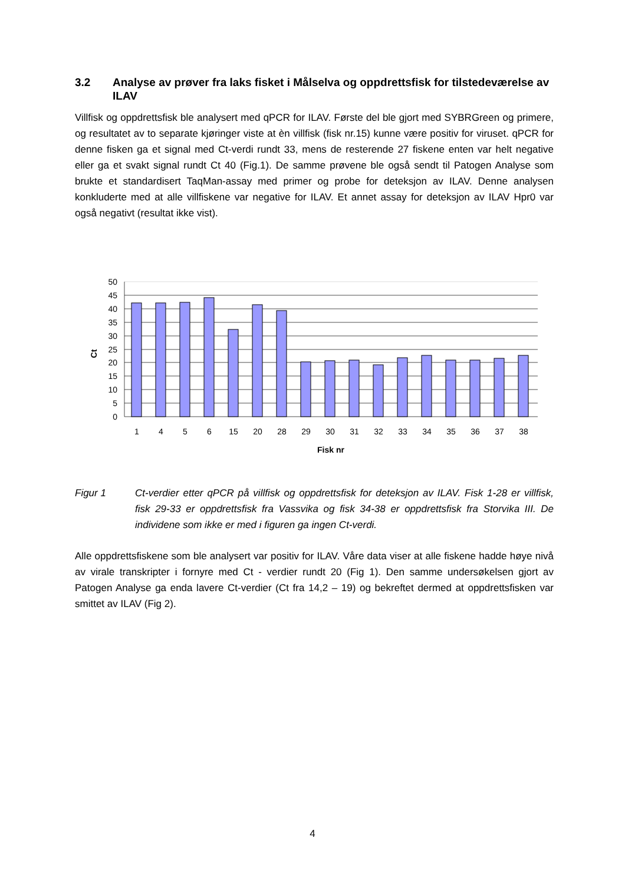3.2 Analyse av prøver fra laks fisket i Målselva og oppdrettsfisk for tilstedeværelse av ILAV
Villfisk og oppdrettsfisk ble analysert med qPCR for ILAV. Første del ble gjort med SYBRGreen og primere, og resultatet av to separate kjøringer viste at èn villfisk (fisk nr.15) kunne være positiv for viruset. qPCR for denne fisken ga et signal med Ct-verdi rundt 33, mens de resterende 27 fiskene enten var helt negative eller ga et svakt signal rundt Ct 40 (Fig.1). De samme prøvene ble også sendt til Patogen Analyse som brukte et standardisert TaqMan-assay med primer og probe for deteksjon av ILAV. Denne analysen konkluderte med at alle villfiskene var negative for ILAV. Et annet assay for deteksjon av ILAV Hpr0 var også negativt (resultat ikke vist).
50
45
40
35
30
25
20
15
10
5
0
1
4
5
6
15
20
28
29
30
31
32
33
34
35
36
37
38
Fisk nr
Ct
Figur 1 Ct-verdier etter qPCR på villfisk og oppdrettsfisk for deteksjon av ILAV. Fisk 1-28 er villfisk, fisk 29-33 er oppdrettsfisk fra Vassvika og fisk 34-38 er oppdrettsfisk fra Storvika III. De individene som ikke er med i figuren ga ingen Ct-verdi.
Alle oppdrettsfiskene som ble analysert var positiv for ILAV. Våre data viser at alle fiskene hadde høye nivå av virale transkripter i fornyre med Ct - verdier rundt 20 (Fig 1). Den samme undersøkelsen gjort av Patogen Analyse ga enda lavere Ct-verdier (Ct fra 14,2 – 19) og bekreftet dermed at oppdrettsfisken var smittet av ILAV (Fig 2).
4